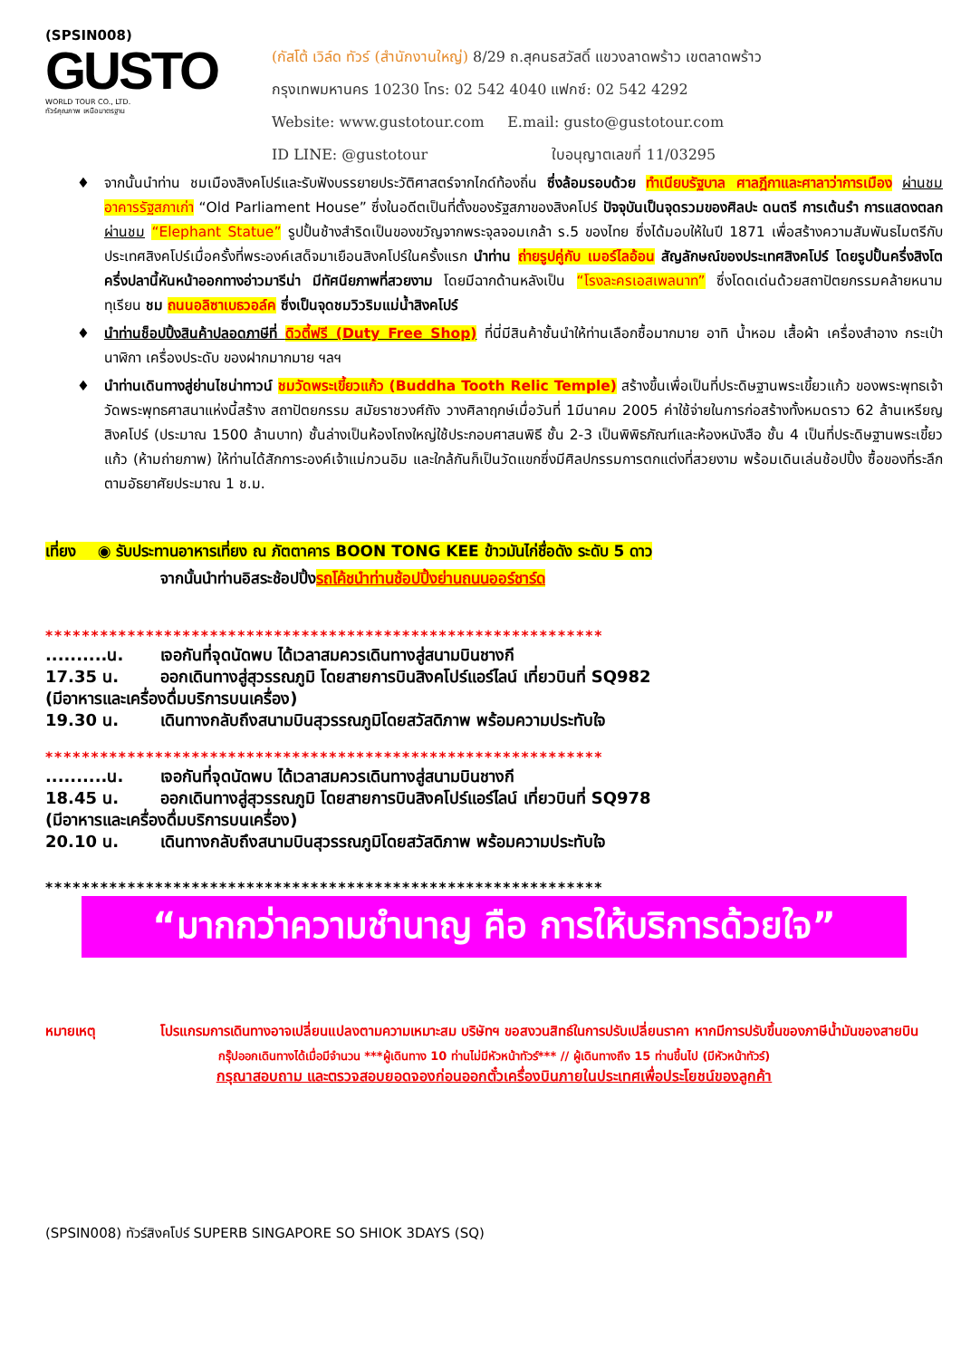(SPSIN008)
GUSTO
WORLD TOUR CO., LTD.
ทัวร์คุณภาพ เหนือมาตรฐาน
(กัสโต้ เวิล์ด ทัวร์ (สำนักงานใหญ่) 8/29 ถ.สุคนธสวัสดิ์ แขวงลาดพร้าว เขตลาดพร้าว
กรุงเทพมหานคร 10230 โทร: 02 542 4040 แฟกซ์: 02 542 4292
Website: www.gustotour.com E.mail: gusto@gustotour.com
ID LINE: @gustotour ใบอนุญาตเลขที่ 11/03295
♦ จากนั้นนำท่าน ชมเมืองสิงคโปร์และรับฟังบรรยายประวัติศาสตร์จากไกด์ท้องถิ่น ซึ่งล้อมรอบด้วย ทำเนียบรัฐบาล ศาลฎีกาและศาลาว่าการเมือง ผ่านชม อาคารรัฐสภาเก่า “Old Parliament House” ซึ่งในอดีตเป็นที่ตั้งของรัฐสภาของสิงคโปร์ ปัจจุบันเป็นจุดรวมของศิลปะ ดนตรี การเต้นรำ การแสดงตลก ผ่านชม “Elephant Statue” รูปปั้นช้างสำริดเป็นของขวัญจากพระจุลจอมเกล้า ร.5 ของไทย ซึ่งได้มอบให้ในปี 1871 เพื่อสร้างความสัมพันธไมตรีกับประเทศสิงคโปร์เมื่อครั้งที่พระองค์เสด็จมาเยือนสิงคโปร์ในครั้งแรก นำท่าน ถ่ายรูปคู่กับ เมอร์ไลอ้อน สัญลักษณ์ของประเทศสิงคโปร์ โดยรูปปั้นครึ่งสิงโตครึ่งปลานี้หันหน้าออกทางอ่าวมารีน่า มีทัศนียภาพที่สวยงาม โดยมีฉากด้านหลังเป็น “โรงละครเอสเพลนาท” ซึ่งโดดเด่นด้วยสถาปัตยกรรมคล้ายหนามทุเรียน ชม ถนนอลิซาเบธวอล์ค ซึ่งเป็นจุดชมวิวริมแม่น้ำสิงคโปร์
♦ นำท่านช็อปปิ้งสินค้าปลอดภาษีที่ ดิวตี้ฟรี (Duty Free Shop) ที่นี่มีสินค้าชั้นนำให้ท่านเลือกซื้อมากมาย อาทิ น้ำหอม เสื้อผ้า เครื่องสำอาง กระเป๋า นาฬิกา เครื่องประดับ ของฝากมากมาย ฯลฯ
♦ นำท่านเดินทางสู่ย่านไชน่าทาวน์ ชมวัดพระเขี้ยวแก้ว (Buddha Tooth Relic Temple) สร้างขึ้นเพื่อเป็นที่ประดิษฐานพระเขี้ยวแก้ว ของพระพุทธเจ้า วัดพระพุทธศาสนาแห่งนี้สร้าง สถาปัตยกรรม สมัยราชวงศ์ถัง วางศิลาฤกษ์เมื่อวันที่ 1มีนาคม 2005 ค่าใช้จ่ายในการก่อสร้างทั้งหมดราว 62 ล้านเหรียญสิงคโปร์ (ประมาณ 1500 ล้านบาท) ชั้นล่างเป็นห้องโถงใหญ่ใช้ประกอบศาสนพิธี ชั้น 2-3 เป็นพิพิธภัณฑ์และห้องหนังสือ ชั้น 4 เป็นที่ประดิษฐานพระเขี้ยวแก้ว (ห้ามถ่ายภาพ) ให้ท่านได้สักการะองค์เจ้าแม่กวนอิม และใกล้กันก็เป็นวัดแขกซึ่งมีศิลปกรรมการตกแต่งที่สวยงาม พร้อมเดินเล่นช้อปปิ้ง ซื้อของที่ระลึกตามอัธยาศัยประมาณ 1 ช.ม.
เที่ยง ◉ รับประทานอาหารเที่ยง ณ ภัตตาคาร BOON TONG KEE ข้าวมันไก่ชื่อดัง ระดับ 5 ดาว
จากนั้นนำท่านอิสระช้อปปิ้งรถโค้ชนำท่านช้อปปิ้งย่านถนนออร์ชาร์ด
*************************************************************
..........น. เจอกันที่จุดนัดพบ ได้เวลาสมควรเดินทางสู่สนามบินชางกี
17.35 น. ออกเดินทางสู่สุวรรณภูมิ โดยสายการบินสิงคโปร์แอร์ไลน์ เที่ยวบินที่ SQ982
(มีอาหารและเครื่องดื่มบริการบนเครื่อง)
19.30 น. เดินทางกลับถึงสนามบินสุวรรณภูมิโดยสวัสดิภาพ พร้อมความประทับใจ
*************************************************************
..........น. เจอกันที่จุดนัดพบ ได้เวลาสมควรเดินทางสู่สนามบินชางกี
18.45 น. ออกเดินทางสู่สุวรรณภูมิ โดยสายการบินสิงคโปร์แอร์ไลน์ เที่ยวบินที่ SQ978
(มีอาหารและเครื่องดื่มบริการบนเครื่อง)
20.10 น. เดินทางกลับถึงสนามบินสุวรรณภูมิโดยสวัสดิภาพ พร้อมความประทับใจ
*************************************************************
“มากกว่าความชำนาญ คือ การให้บริการด้วยใจ”
หมายเหตุ โปรแกรมการเดินทางอาจเปลี่ยนแปลงตามความเหมาะสม บริษัทฯ ขอสงวนสิทธ์ในการปรับเปลี่ยนราคา หากมีการปรับขึ้นของภาษีน้ำมันของสายบิน
กรุ๊ปออกเดินทางได้เมื่อมีจำนวน ***ผู้เดินทาง 10 ท่านไม่มีหัวหน้าทัวร์*** // ผู้เดินทางถึง 15 ท่านขึ้นไป (มีหัวหน้าทัวร์)
กรุณาสอบถาม และตรวจสอบยอดจองก่อนออกตั๋วเครื่องบินภายในประเทศเพื่อประโยชน์ของลูกค้า
(SPSIN008) ทัวร์สิงคโปร์ SUPERB SINGAPORE SO SHIOK 3DAYS (SQ)